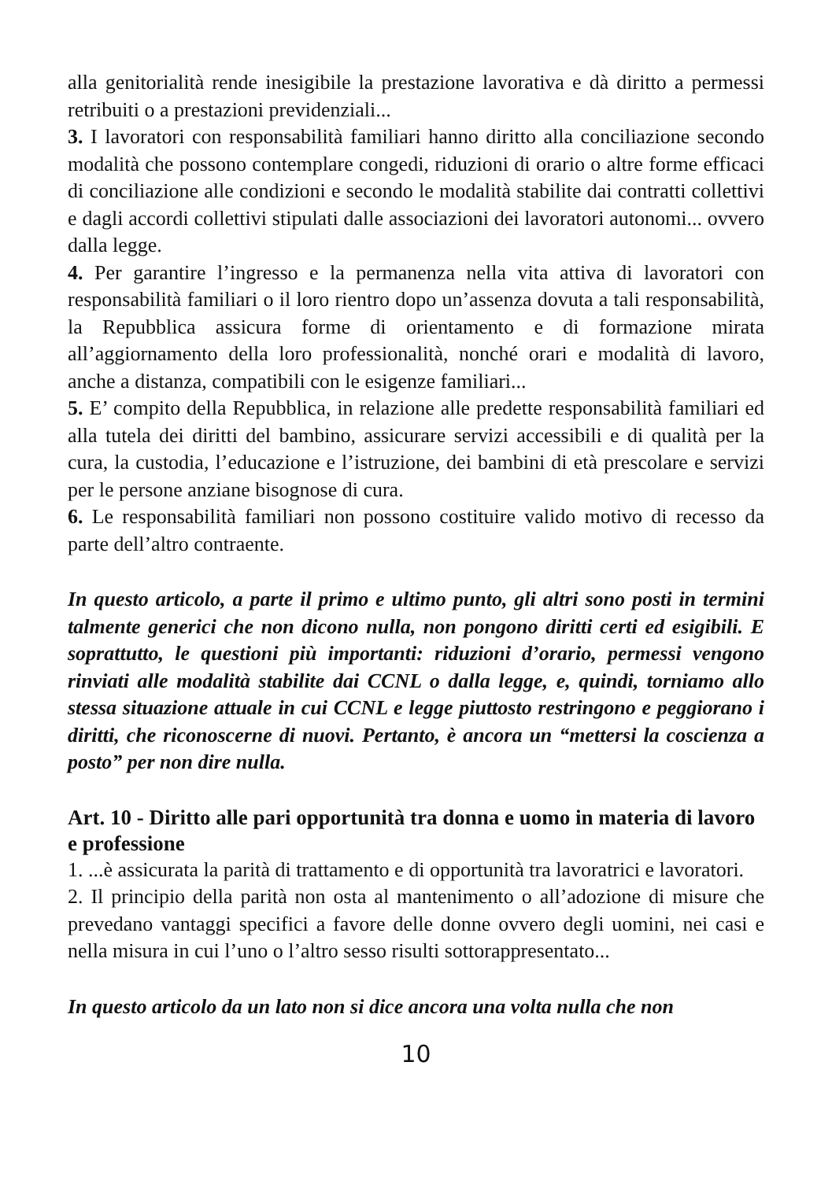alla genitorialità rende inesigibile la prestazione lavorativa e dà diritto a permessi retribuiti o a prestazioni previdenziali...
3. I lavoratori con responsabilità familiari hanno diritto alla conciliazione secondo modalità che possono contemplare congedi, riduzioni di orario o altre forme efficaci di conciliazione alle condizioni e secondo le modalità stabilite dai contratti collettivi e dagli accordi collettivi stipulati dalle associazioni dei lavoratori autonomi... ovvero dalla legge.
4. Per garantire l’ingresso e la permanenza nella vita attiva di lavoratori con responsabilità familiari o il loro rientro dopo un’assenza dovuta a tali responsabilità, la Repubblica assicura forme di orientamento e di formazione mirata all’aggiornamento della loro professionalità, nonché orari e modalità di lavoro, anche a distanza, compatibili con le esigenze familiari...
5. E’ compito della Repubblica, in relazione alle predette responsabilità familiari ed alla tutela dei diritti del bambino, assicurare servizi accessibili e di qualità per la cura, la custodia, l’educazione e l’istruzione, dei bambini di età prescolare e servizi per le persone anziane bisognose di cura.
6. Le responsabilità familiari non possono costituire valido motivo di recesso da parte dell’altro contraente.
In questo articolo, a parte il primo e ultimo punto, gli altri sono posti in termini talmente generici che non dicono nulla, non pongono diritti certi ed esigibili. E soprattutto, le questioni più importanti: riduzioni d’orario, permessi vengono rinviati alle modalità stabilite dai CCNL o dalla legge, e, quindi, torniamo allo stessa situazione attuale in cui CCNL e legge piuttosto restringono e peggiorano i diritti, che riconoscerne di nuovi. Pertanto, è ancora un “mettersi la coscienza a posto” per non dire nulla.
Art. 10 - Diritto alle pari opportunità tra donna e uomo in materia di lavoro e professione
1. ...è assicurata la parità di trattamento e di opportunità tra lavoratrici e lavoratori.
2. Il principio della parità non osta al mantenimento o all’adozione di misure che prevedano vantaggi specifici a favore delle donne ovvero degli uomini, nei casi e nella misura in cui l’uno o l’altro sesso risulti sottorappresentato...
In questo articolo da un lato non si dice ancora una volta nulla che non
10